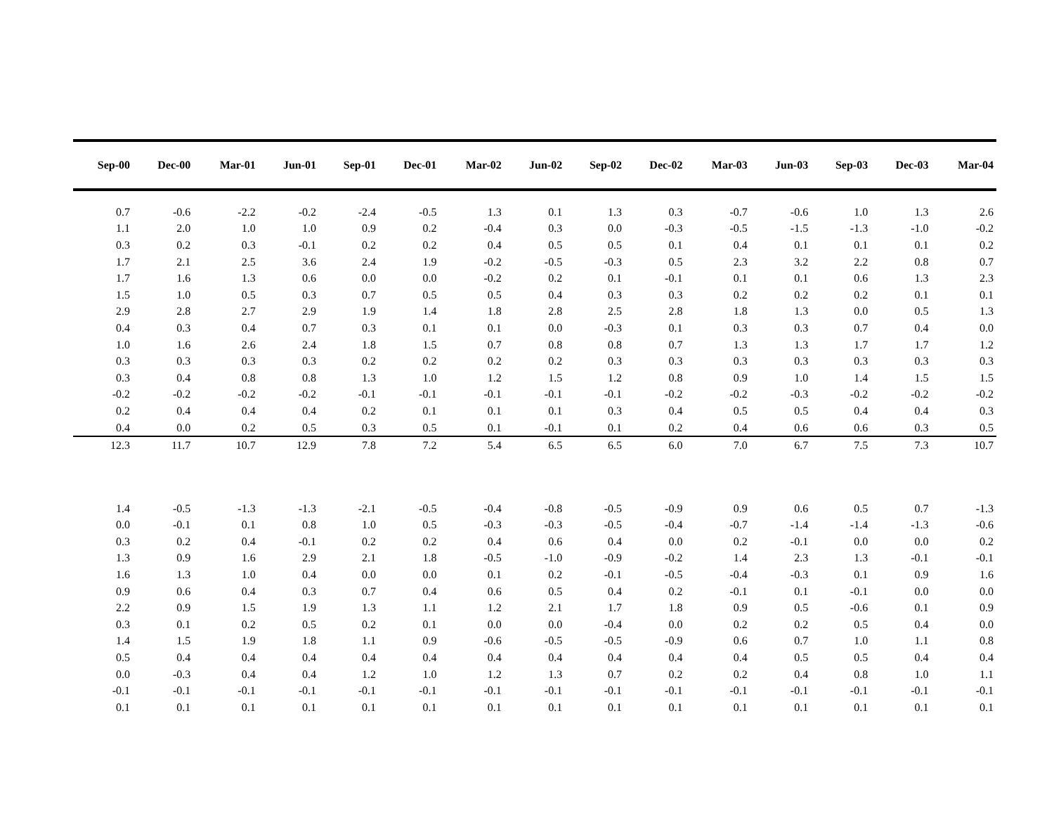| Sep-00 | Dec-00 | Mar-01 | Jun-01 | Sep-01 | Dec-01 | Mar-02 | Jun-02 | Sep-02 | Dec-02 | Mar-03 | Jun-03 | Sep-03 | Dec-03 | Mar-04 |
| --- | --- | --- | --- | --- | --- | --- | --- | --- | --- | --- | --- | --- | --- | --- |
| 0.7 | -0.6 | -2.2 | -0.2 | -2.4 | -0.5 | 1.3 | 0.1 | 1.3 | 0.3 | -0.7 | -0.6 | 1.0 | 1.3 | 2.6 |
| 1.1 | 2.0 | 1.0 | 1.0 | 0.9 | 0.2 | -0.4 | 0.3 | 0.0 | -0.3 | -0.5 | -1.5 | -1.3 | -1.0 | -0.2 |
| 0.3 | 0.2 | 0.3 | -0.1 | 0.2 | 0.2 | 0.4 | 0.5 | 0.5 | 0.1 | 0.4 | 0.1 | 0.1 | 0.1 | 0.2 |
| 1.7 | 2.1 | 2.5 | 3.6 | 2.4 | 1.9 | -0.2 | -0.5 | -0.3 | 0.5 | 2.3 | 3.2 | 2.2 | 0.8 | 0.7 |
| 1.7 | 1.6 | 1.3 | 0.6 | 0.0 | 0.0 | -0.2 | 0.2 | 0.1 | -0.1 | 0.1 | 0.1 | 0.6 | 1.3 | 2.3 |
| 1.5 | 1.0 | 0.5 | 0.3 | 0.7 | 0.5 | 0.5 | 0.4 | 0.3 | 0.3 | 0.2 | 0.2 | 0.2 | 0.1 | 0.1 |
| 2.9 | 2.8 | 2.7 | 2.9 | 1.9 | 1.4 | 1.8 | 2.8 | 2.5 | 2.8 | 1.8 | 1.3 | 0.0 | 0.5 | 1.3 |
| 0.4 | 0.3 | 0.4 | 0.7 | 0.3 | 0.1 | 0.1 | 0.0 | -0.3 | 0.1 | 0.3 | 0.3 | 0.7 | 0.4 | 0.0 |
| 1.0 | 1.6 | 2.6 | 2.4 | 1.8 | 1.5 | 0.7 | 0.8 | 0.8 | 0.7 | 1.3 | 1.3 | 1.7 | 1.7 | 1.2 |
| 0.3 | 0.3 | 0.3 | 0.3 | 0.2 | 0.2 | 0.2 | 0.2 | 0.3 | 0.3 | 0.3 | 0.3 | 0.3 | 0.3 | 0.3 |
| 0.3 | 0.4 | 0.8 | 0.8 | 1.3 | 1.0 | 1.2 | 1.5 | 1.2 | 0.8 | 0.9 | 1.0 | 1.4 | 1.5 | 1.5 |
| -0.2 | -0.2 | -0.2 | -0.2 | -0.1 | -0.1 | -0.1 | -0.1 | -0.1 | -0.2 | -0.2 | -0.3 | -0.2 | -0.2 | -0.2 |
| 0.2 | 0.4 | 0.4 | 0.4 | 0.2 | 0.1 | 0.1 | 0.1 | 0.3 | 0.4 | 0.5 | 0.5 | 0.4 | 0.4 | 0.3 |
| 0.4 | 0.0 | 0.2 | 0.5 | 0.3 | 0.5 | 0.1 | -0.1 | 0.1 | 0.2 | 0.4 | 0.6 | 0.6 | 0.3 | 0.5 |
| 12.3 | 11.7 | 10.7 | 12.9 | 7.8 | 7.2 | 5.4 | 6.5 | 6.5 | 6.0 | 7.0 | 6.7 | 7.5 | 7.3 | 10.7 |
| 1.4 | -0.5 | -1.3 | -1.3 | -2.1 | -0.5 | -0.4 | -0.8 | -0.5 | -0.9 | 0.9 | 0.6 | 0.5 | 0.7 | -1.3 |
| 0.0 | -0.1 | 0.1 | 0.8 | 1.0 | 0.5 | -0.3 | -0.3 | -0.5 | -0.4 | -0.7 | -1.4 | -1.4 | -1.3 | -0.6 |
| 0.3 | 0.2 | 0.4 | -0.1 | 0.2 | 0.2 | 0.4 | 0.6 | 0.4 | 0.0 | 0.2 | -0.1 | 0.0 | 0.0 | 0.2 |
| 1.3 | 0.9 | 1.6 | 2.9 | 2.1 | 1.8 | -0.5 | -1.0 | -0.9 | -0.2 | 1.4 | 2.3 | 1.3 | -0.1 | -0.1 |
| 1.6 | 1.3 | 1.0 | 0.4 | 0.0 | 0.0 | 0.1 | 0.2 | -0.1 | -0.5 | -0.4 | -0.3 | 0.1 | 0.9 | 1.6 |
| 0.9 | 0.6 | 0.4 | 0.3 | 0.7 | 0.4 | 0.6 | 0.5 | 0.4 | 0.2 | -0.1 | 0.1 | -0.1 | 0.0 | 0.0 |
| 2.2 | 0.9 | 1.5 | 1.9 | 1.3 | 1.1 | 1.2 | 2.1 | 1.7 | 1.8 | 0.9 | 0.5 | -0.6 | 0.1 | 0.9 |
| 0.3 | 0.1 | 0.2 | 0.5 | 0.2 | 0.1 | 0.0 | 0.0 | -0.4 | 0.0 | 0.2 | 0.2 | 0.5 | 0.4 | 0.0 |
| 1.4 | 1.5 | 1.9 | 1.8 | 1.1 | 0.9 | -0.6 | -0.5 | -0.5 | -0.9 | 0.6 | 0.7 | 1.0 | 1.1 | 0.8 |
| 0.5 | 0.4 | 0.4 | 0.4 | 0.4 | 0.4 | 0.4 | 0.4 | 0.4 | 0.4 | 0.4 | 0.5 | 0.5 | 0.4 | 0.4 |
| 0.0 | -0.3 | 0.4 | 0.4 | 1.2 | 1.0 | 1.2 | 1.3 | 0.7 | 0.2 | 0.2 | 0.4 | 0.8 | 1.0 | 1.1 |
| -0.1 | -0.1 | -0.1 | -0.1 | -0.1 | -0.1 | -0.1 | -0.1 | -0.1 | -0.1 | -0.1 | -0.1 | -0.1 | -0.1 | -0.1 |
| 0.1 | 0.1 | 0.1 | 0.1 | 0.1 | 0.1 | 0.1 | 0.1 | 0.1 | 0.1 | 0.1 | 0.1 | 0.1 | 0.1 | 0.1 |